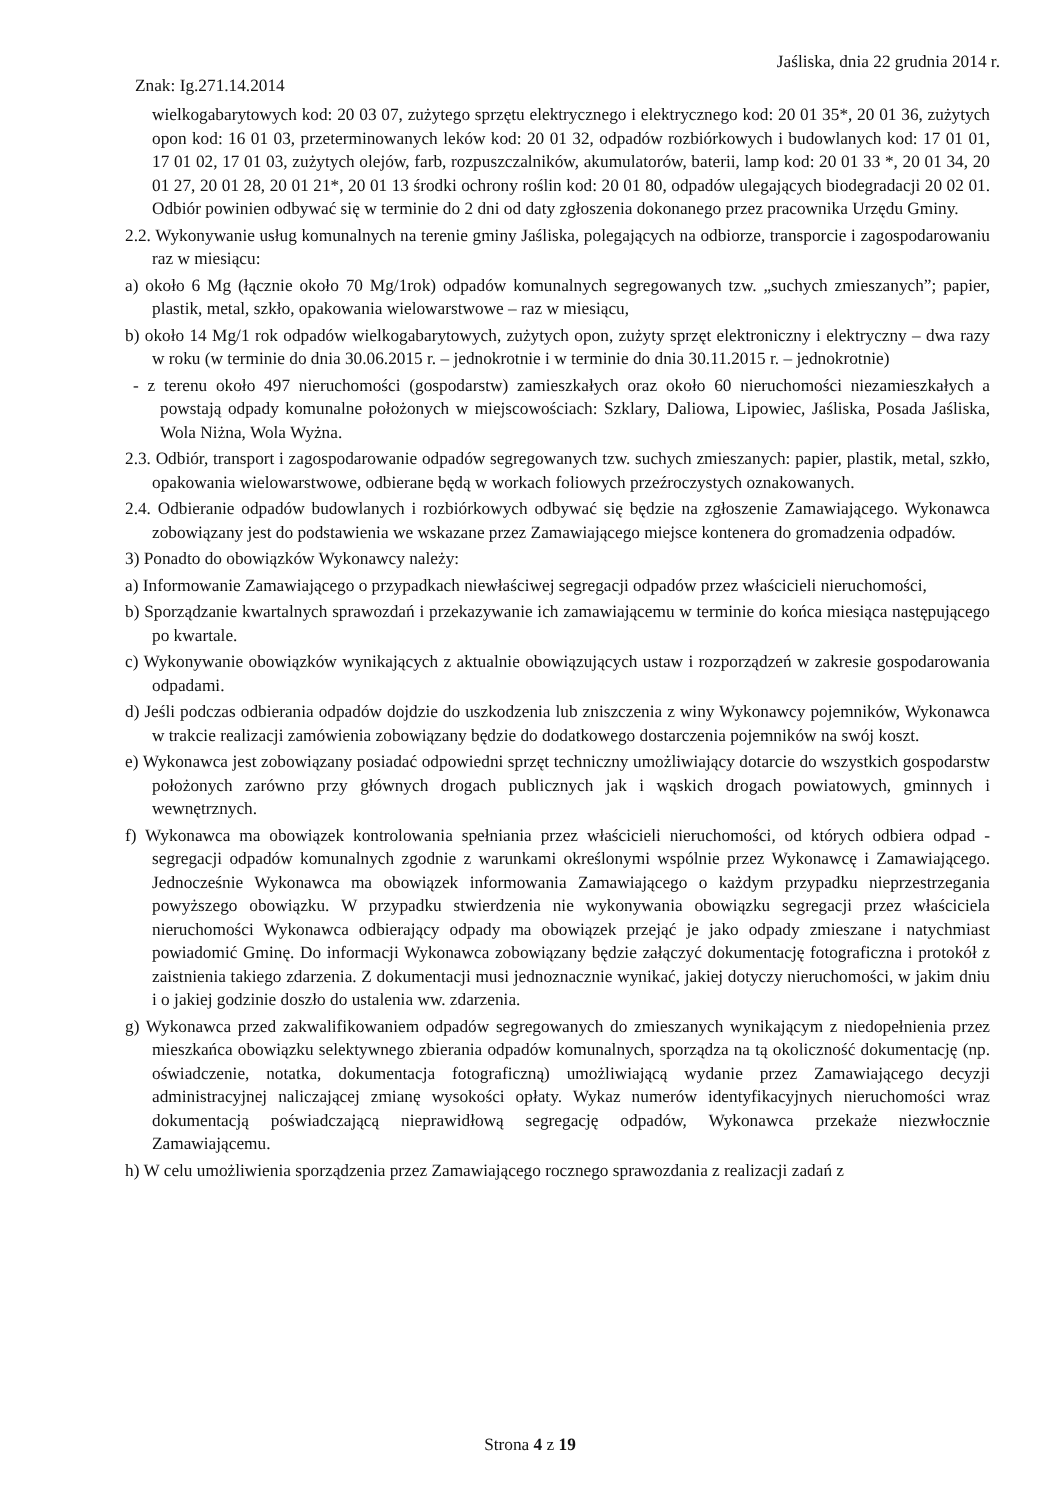Jaśliska, dnia 22 grudnia 2014 r.
Znak: Ig.271.14.2014
wielkogabarytowych kod: 20 03 07, zużytego sprzętu elektrycznego i elektrycznego kod: 20 01 35*, 20 01 36, zużytych opon kod: 16 01 03, przeterminowanych leków kod: 20 01 32, odpadów rozbiórkowych i budowlanych kod: 17 01 01, 17 01 02, 17 01 03, zużytych olejów, farb, rozpuszczalników, akumulatorów, baterii, lamp kod: 20 01 33 *, 20 01 34, 20 01 27, 20 01 28, 20 01 21*, 20 01 13 środki ochrony roślin kod: 20 01 80, odpadów ulegających biodegradacji 20 02 01. Odbiór powinien odbywać się w terminie do 2 dni od daty zgłoszenia dokonanego przez pracownika Urzędu Gminy.
2.2. Wykonywanie usług komunalnych na terenie gminy Jaśliska, polegających na odbiorze, transporcie i zagospodarowaniu raz w miesiącu:
a) około 6 Mg (łącznie około 70 Mg/1rok) odpadów komunalnych segregowanych tzw. „suchych zmieszanych”; papier, plastik, metal, szkło, opakowania wielowarstwowe – raz w miesiącu,
b) około 14 Mg/1 rok odpadów wielkogabarytowych, zużytych opon, zużyty sprzęt elektroniczny i elektryczny – dwa razy w roku (w terminie do dnia 30.06.2015 r. – jednokrotnie i w terminie do dnia 30.11.2015 r. – jednokrotnie)
- z terenu około 497 nieruchomości (gospodarstw) zamieszkałych oraz około 60 nieruchomości niezamieszkałych a powstają odpady komunalne położonych w miejscowościach: Szklary, Daliowa, Lipowiec, Jaśliska, Posada Jaśliska, Wola Niżna, Wola Wyżna.
2.3. Odbiór, transport i zagospodarowanie odpadów segregowanych tzw. suchych zmieszanych: papier, plastik, metal, szkło, opakowania wielowarstwowe, odbierane będą w workach foliowych przeźroczystych oznakowanych.
2.4. Odbieranie odpadów budowlanych i rozbiórkowych odbywać się będzie na zgłoszenie Zamawiającego. Wykonawca zobowiązany jest do podstawienia we wskazane przez Zamawiającego miejsce kontenera do gromadzenia odpadów.
3) Ponadto do obowiązków Wykonawcy należy:
a) Informowanie Zamawiającego o przypadkach niewłaściwej segregacji odpadów przez właścicieli nieruchomości,
b) Sporządzanie kwartalnych sprawozdań i przekazywanie ich zamawiającemu w terminie do końca miesiąca następującego po kwartale.
c) Wykonywanie obowiązków wynikających z aktualnie obowiązujących ustaw i rozporządzeń w zakresie gospodarowania odpadami.
d) Jeśli podczas odbierania odpadów dojdzie do uszkodzenia lub zniszczenia z winy Wykonawcy pojemników, Wykonawca w trakcie realizacji zamówienia zobowiązany będzie do dodatkowego dostarczenia pojemników na swój koszt.
e) Wykonawca jest zobowiązany posiadać odpowiedni sprzęt techniczny umożliwiający dotarcie do wszystkich gospodarstw położonych zarówno przy głównych drogach publicznych jak i wąskich drogach powiatowych, gminnych i wewnętrznych.
f) Wykonawca ma obowiązek kontrolowania spełniania przez właścicieli nieruchomości, od których odbiera odpad - segregacji odpadów komunalnych zgodnie z warunkami określonymi wspólnie przez Wykonawcę i Zamawiającego. Jednocześnie Wykonawca ma obowiązek informowania Zamawiającego o każdym przypadku nieprzestrzegania powyższego obowiązku. W przypadku stwierdzenia nie wykonywania obowiązku segregacji przez właściciela nieruchomości Wykonawca odbierający odpady ma obowiązek przejąć je jako odpady zmieszane i natychmiast powiadomić Gminę. Do informacji Wykonawca zobowiązany będzie załączyć dokumentację fotograficzna i protokół z zaistnienia takiego zdarzenia. Z dokumentacji musi jednoznacznie wynikać, jakiej dotyczy nieruchomości, w jakim dniu i o jakiej godzinie doszło do ustalenia ww. zdarzenia.
g) Wykonawca przed zakwalifikowaniem odpadów segregowanych do zmieszanych wynikającym z niedopełnienia przez mieszkańca obowiązku selektywnego zbierania odpadów komunalnych, sporządza na tą okoliczność dokumentację (np. oświadczenie, notatka, dokumentacja fotograficzną) umożliwiającą wydanie przez Zamawiającego decyzji administracyjnej naliczającej zmianę wysokości opłaty. Wykaz numerów identyfikacyjnych nieruchomości wraz dokumentacją poświadczającą nieprawidłową segregację odpadów, Wykonawca przekaże niezwłocznie Zamawiającemu.
h) W celu umożliwienia sporządzenia przez Zamawiającego rocznego sprawozdania z realizacji zadań z
Strona 4 z 19